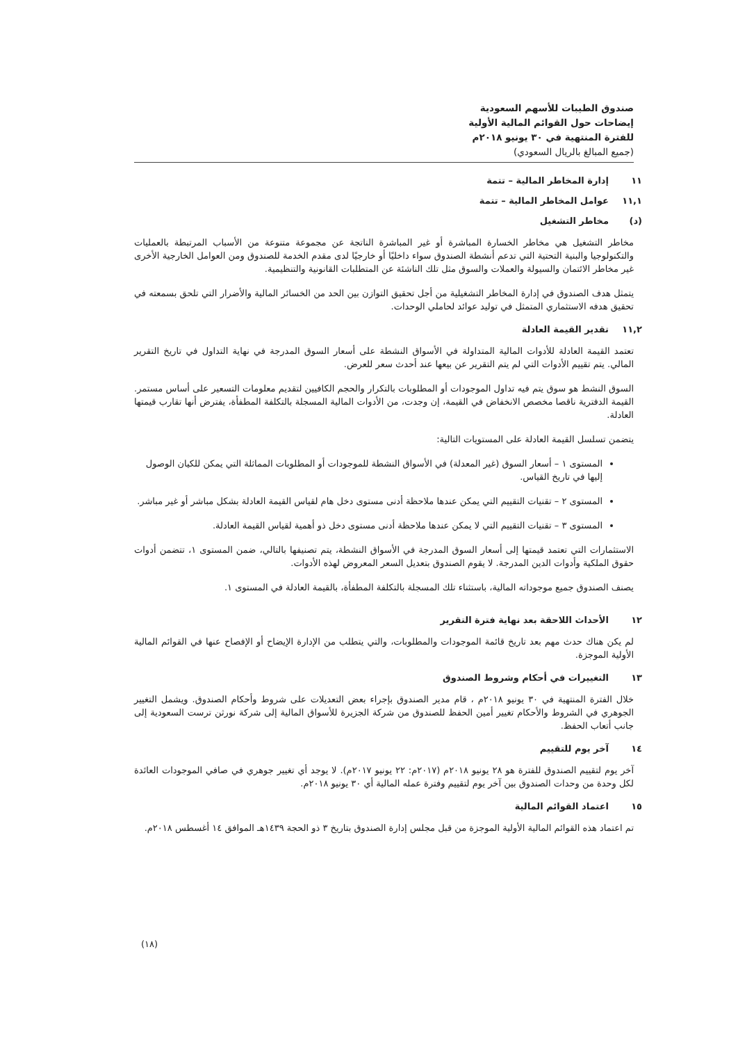صندوق الطيبات للأسهم السعودية
إيضاحات حول القوائم المالية الأولية
للفترة المنتهية في ٣٠ يونيو ٢٠١٨م
(جميع المبالغ بالريال السعودي)
١١ إدارة المخاطر المالية – تتمة
١١,١ عوامل المخاطر المالية – تتمة
(د) مخاطر التشغيل
مخاطر التشغيل هي مخاطر الخسارة المباشرة أو غير المباشرة الناتجة عن مجموعة متنوعة من الأسباب المرتبطة بالعمليات والتكنولوجيا والبنية التحتية التي تدعم أنشطة الصندوق سواء داخليًا أو خارجيًا لدى مقدم الخدمة للصندوق ومن العوامل الخارجية الأخرى غير مخاطر الائتمان والسيولة والعملات والسوق مثل تلك الناشئة عن المتطلبات القانونية والتنظيمية.
يتمثل هدف الصندوق في إدارة المخاطر التشغيلية من أجل تحقيق التوازن بين الحد من الخسائر المالية والأضرار التي تلحق بسمعته في تحقيق هدفه الاستثماري المتمثل في توليد عوائد لحاملي الوحدات.
١١,٢ تقدير القيمة العادلة
تعتمد القيمة العادلة للأدوات المالية المتداولة في الأسواق النشطة على أسعار السوق المدرجة في نهاية التداول في تاريخ التقرير المالي. يتم تقييم الأدوات التي لم يتم التقرير عن بيعها عند أحدث سعر للعرض.
السوق النشط هو سوق يتم فيه تداول الموجودات أو المطلوبات بالتكرار والحجم الكافيين لتقديم معلومات التسعير على أساس مستمر. القيمة الدفترية ناقصا مخصص الانخفاض في القيمة، إن وجدت، من الأدوات المالية المسجلة بالتكلفة المطفأة، يفترض أنها تقارب قيمتها العادلة.
يتضمن تسلسل القيمة العادلة على المستويات التالية:
المستوى ١ – أسعار السوق (غير المعدلة) في الأسواق النشطة للموجودات أو المطلوبات المماثلة التي يمكن للكيان الوصول إليها في تاريخ القياس.
المستوى ٢ – تقنيات التقييم التي يمكن عندها ملاحظة أدنى مستوى دخل هام لقياس القيمة العادلة بشكل مباشر أو غير مباشر.
المستوى ٣ – تقنيات التقييم التي لا يمكن عندها ملاحظة أدنى مستوى دخل ذو أهمية لقياس القيمة العادلة.
الاستثمارات التي تعتمد قيمتها إلى أسعار السوق المدرجة في الأسواق النشطة، يتم تصنيفها بالتالي، ضمن المستوى ١، تتضمن أدوات حقوق الملكية وأدوات الدين المدرجة. لا يقوم الصندوق بتعديل السعر المعروض لهذه الأدوات.
يصنف الصندوق جميع موجوداته المالية، باستثناء تلك المسجلة بالتكلفة المطفأة، بالقيمة العادلة في المستوى ١.
١٢ الأحداث اللاحقة بعد نهاية فترة التقرير
لم يكن هناك حدث مهم بعد تاريخ قائمة الموجودات والمطلوبات، والتي يتطلب من الإدارة الإيضاح أو الإفصاح عنها في القوائم المالية الأولية الموجزة.
١٣ التغييرات في أحكام وشروط الصندوق
خلال الفترة المنتهية في ٣٠ يونيو ٢٠١٨م ، قام مدير الصندوق بإجراء بعض التعديلات على شروط وأحكام الصندوق. ويشمل التغيير الجوهري في الشروط والأحكام تغيير أمين الحفظ للصندوق من شركة الجزيرة للأسواق المالية إلى شركة نورثن ترست السعودية إلى جانب أتعاب الحفظ.
١٤ آخر يوم للتقييم
آخر يوم لتقييم الصندوق للفترة هو ٢٨ يونيو ٢٠١٨م (٢٠١٧م: ٢٢ يونيو ٢٠١٧م). لا يوجد أي تغيير جوهري في صافي الموجودات العائدة لكل وحدة من وحدات الصندوق بين آخر يوم لتقييم وفترة عمله المالية أي ٣٠ يونيو ٢٠١٨م.
١٥ اعتماد القوائم المالية
تم اعتماد هذه القوائم المالية الأولية الموجزة من قبل مجلس إدارة الصندوق بتاريخ ٣ ذو الحجة ١٤٣٩هـ الموافق ١٤ أغسطس ٢٠١٨م.
(١٨)